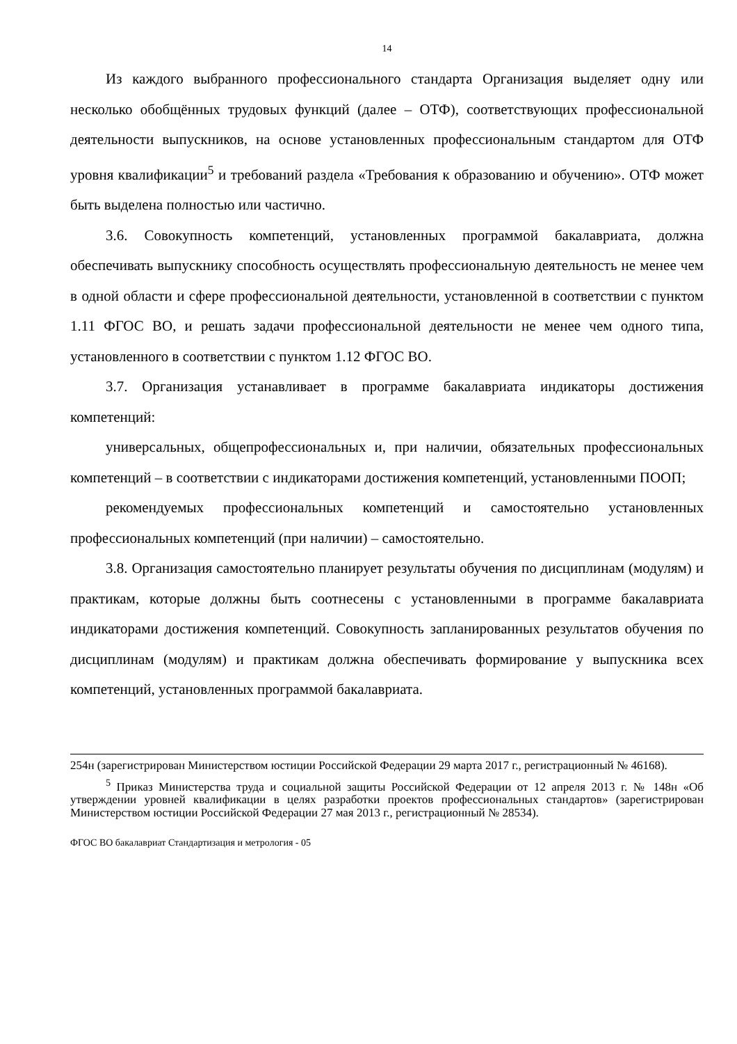14
Из каждого выбранного профессионального стандарта Организация выделяет одну или несколько обобщённых трудовых функций (далее – ОТФ), соответствующих профессиональной деятельности выпускников, на основе установленных профессиональным стандартом для ОТФ уровня квалификации<sup>5</sup> и требований раздела «Требования к образованию и обучению». ОТФ может быть выделена полностью или частично.
3.6. Совокупность компетенций, установленных программой бакалавриата, должна обеспечивать выпускнику способность осуществлять профессиональную деятельность не менее чем в одной области и сфере профессиональной деятельности, установленной в соответствии с пунктом 1.11 ФГОС ВО, и решать задачи профессиональной деятельности не менее чем одного типа, установленного в соответствии с пунктом 1.12 ФГОС ВО.
3.7. Организация устанавливает в программе бакалавриата индикаторы достижения компетенций:
универсальных, общепрофессиональных и, при наличии, обязательных профессиональных компетенций – в соответствии с индикаторами достижения компетенций, установленными ПООП;
рекомендуемых профессиональных компетенций и самостоятельно установленных профессиональных компетенций (при наличии) – самостоятельно.
3.8. Организация самостоятельно планирует результаты обучения по дисциплинам (модулям) и практикам, которые должны быть соотнесены с установленными в программе бакалавриата индикаторами достижения компетенций. Совокупность запланированных результатов обучения по дисциплинам (модулям) и практикам должна обеспечивать формирование у выпускника всех компетенций, установленных программой бакалавриата.
254н (зарегистрирован Министерством юстиции Российской Федерации 29 марта 2017 г., регистрационный № 46168).
<sup>5</sup> Приказ Министерства труда и социальной защиты Российской Федерации от 12 апреля 2013 г. № 148н «Об утверждении уровней квалификации в целях разработки проектов профессиональных стандартов» (зарегистрирован Министерством юстиции Российской Федерации 27 мая 2013 г., регистрационный № 28534).
ФГОС ВО бакалавриат Стандартизация и метрология - 05